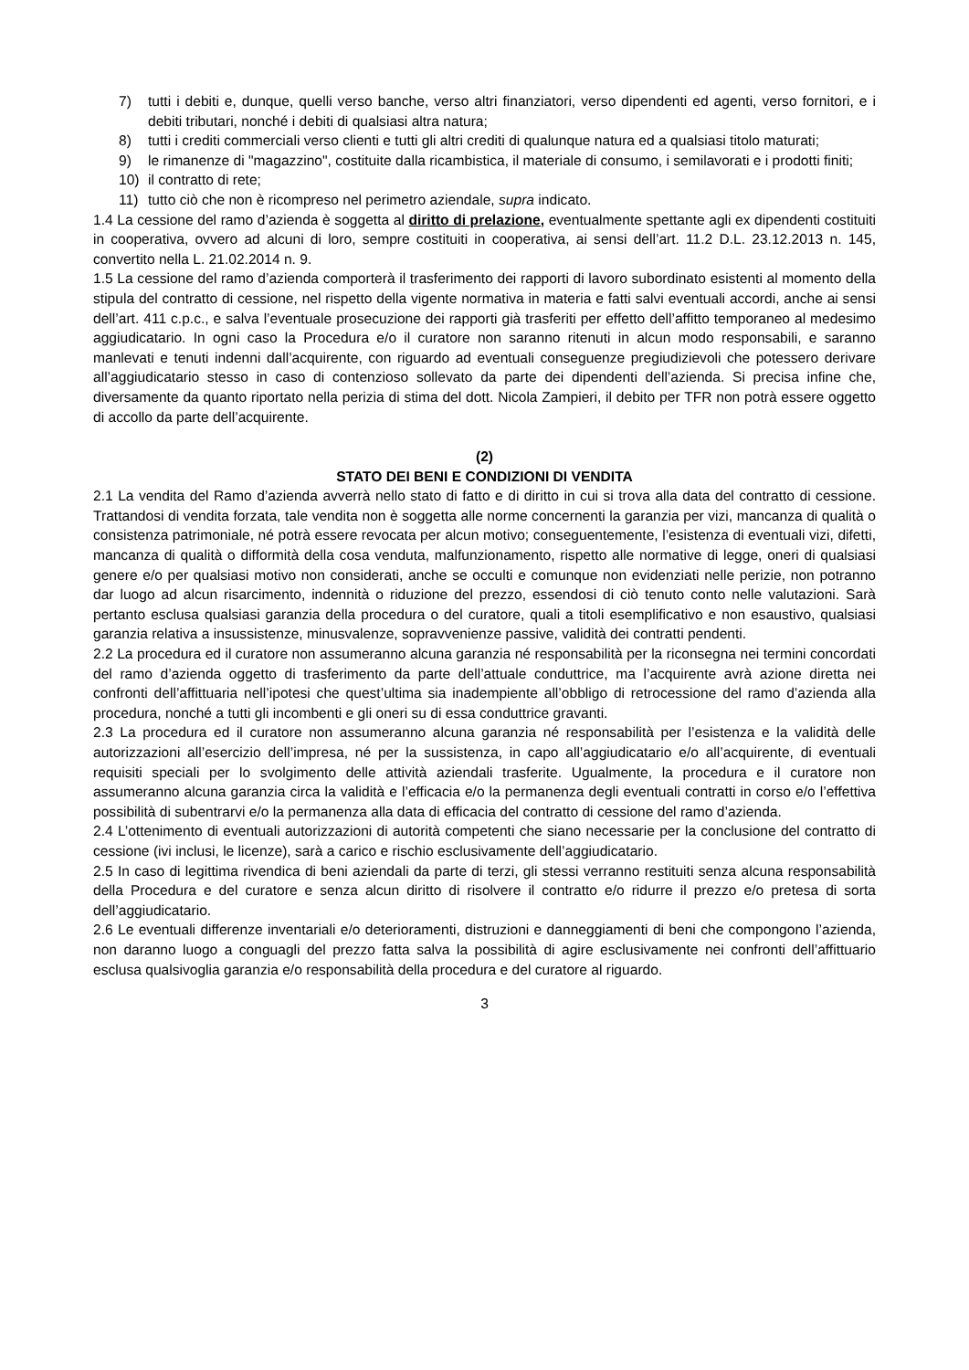7) tutti i debiti e, dunque, quelli verso banche, verso altri finanziatori, verso dipendenti ed agenti, verso fornitori, e i debiti tributari, nonché i debiti di qualsiasi altra natura;
8) tutti i crediti commerciali verso clienti e tutti gli altri crediti di qualunque natura ed a qualsiasi titolo maturati;
9) le rimanenze di "magazzino", costituite dalla ricambistica, il materiale di consumo, i semilavorati e i prodotti finiti;
10) il contratto di rete;
11) tutto ciò che non è ricompreso nel perimetro aziendale, supra indicato.
1.4 La cessione del ramo d’azienda è soggetta al diritto di prelazione, eventualmente spettante agli ex dipendenti costituiti in cooperativa, ovvero ad alcuni di loro, sempre costituiti in cooperativa, ai sensi dell’art. 11.2 D.L. 23.12.2013 n. 145, convertito nella L. 21.02.2014 n. 9.
1.5 La cessione del ramo d’azienda comporterà il trasferimento dei rapporti di lavoro subordinato esistenti al momento della stipula del contratto di cessione, nel rispetto della vigente normativa in materia e fatti salvi eventuali accordi, anche ai sensi dell’art. 411 c.p.c., e salva l’eventuale prosecuzione dei rapporti già trasferiti per effetto dell’affitto temporaneo al medesimo aggiudicatario. In ogni caso la Procedura e/o il curatore non saranno ritenuti in alcun modo responsabili, e saranno manlevati e tenuti indenni dall’acquirente, con riguardo ad eventuali conseguenze pregiudizievoli che potessero derivare all’aggiudicatario stesso in caso di contenzioso sollevato da parte dei dipendenti dell’azienda. Si precisa infine che, diversamente da quanto riportato nella perizia di stima del dott. Nicola Zampieri, il debito per TFR non potrà essere oggetto di accollo da parte dell’acquirente.
(2)
STATO DEI BENI E CONDIZIONI DI VENDITA
2.1 La vendita del Ramo d’azienda avverrà nello stato di fatto e di diritto in cui si trova alla data del contratto di cessione. Trattandosi di vendita forzata, tale vendita non è soggetta alle norme concernenti la garanzia per vizi, mancanza di qualità o consistenza patrimoniale, né potrà essere revocata per alcun motivo; conseguentemente, l’esistenza di eventuali vizi, difetti, mancanza di qualità o difformità della cosa venduta, malfunzionamento, rispetto alle normative di legge, oneri di qualsiasi genere e/o per qualsiasi motivo non considerati, anche se occulti e comunque non evidenziati nelle perizie, non potranno dar luogo ad alcun risarcimento, indennità o riduzione del prezzo, essendosi di ciò tenuto conto nelle valutazioni. Sarà pertanto esclusa qualsiasi garanzia della procedura o del curatore, quali a titoli esemplificativo e non esaustivo, qualsiasi garanzia relativa a insussistenze, minusvalenze, sopravvenienze passive, validità dei contratti pendenti.
2.2 La procedura ed il curatore non assumeranno alcuna garanzia né responsabilità per la riconsegna nei termini concordati del ramo d’azienda oggetto di trasferimento da parte dell’attuale conduttrice, ma l’acquirente avrà azione diretta nei confronti dell’affittuaria nell’ipotesi che quest’ultima sia inadempiente all’obbligo di retrocessione del ramo d’azienda alla procedura, nonché a tutti gli incombenti e gli oneri su di essa conduttrice gravanti.
2.3 La procedura ed il curatore non assumeranno alcuna garanzia né responsabilità per l’esistenza e la validità delle autorizzazioni all’esercizio dell’impresa, né per la sussistenza, in capo all’aggiudicatario e/o all’acquirente, di eventuali requisiti speciali per lo svolgimento delle attività aziendali trasferite. Ugualmente, la procedura e il curatore non assumeranno alcuna garanzia circa la validità e l’efficacia e/o la permanenza degli eventuali contratti in corso e/o l’effettiva possibilità di subentrarvi e/o la permanenza alla data di efficacia del contratto di cessione del ramo d’azienda.
2.4 L’ottenimento di eventuali autorizzazioni di autorità competenti che siano necessarie per la conclusione del contratto di cessione (ivi inclusi, le licenze), sarà a carico e rischio esclusivamente dell’aggiudicatario.
2.5 In caso di legittima rivendica di beni aziendali da parte di terzi, gli stessi verranno restituiti senza alcuna responsabilità della Procedura e del curatore e senza alcun diritto di risolvere il contratto e/o ridurre il prezzo e/o pretesa di sorta dell’aggiudicatario.
2.6 Le eventuali differenze inventariali e/o deterioramenti, distruzioni e danneggiamenti di beni che compongono l’azienda, non daranno luogo a conguagli del prezzo fatta salva la possibilità di agire esclusivamente nei confronti dell’affittuario esclusa qualsivoglia garanzia e/o responsabilità della procedura e del curatore al riguardo.
3